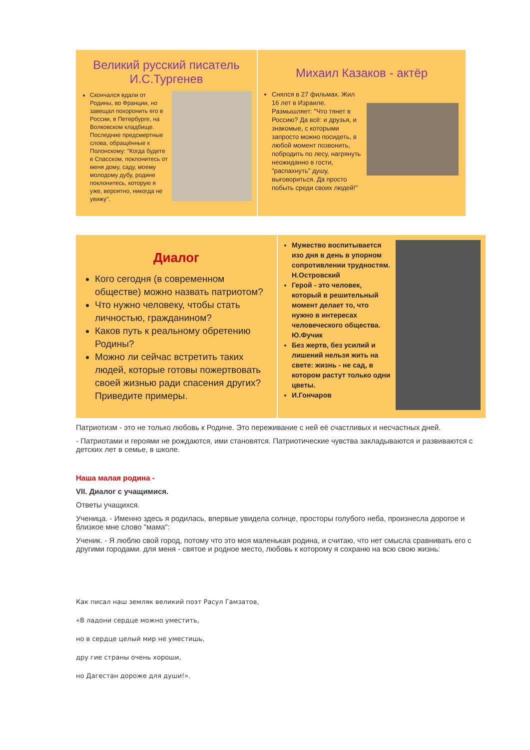Великий русский писатель И.С.Тургенев
Скончался вдали от Родины, во Франции, но завещал похоронить его в России, в Петербурге, на Волковском кладбище. Последние предсмертные слова, обращённые к Полонскому: "Когда будете в Спасском, поклонитесь от меня дому, саду, моему молодому дубу, родине поклонитесь, которую я уже, вероятно, никогда не увижу".
Михаил Казаков - актёр
Снялся в 27 фильмах. Жил 16 лет в Израиле. Размышляет: "Что тянет в Россию? Да всё: и друзья, и знакомые, с которыми запросто можно посидеть, в любой момент позвонить, побродить по лесу, нагрянуть неожиданно в гости, "распахнуть" душу, выговориться. Да просто побыть среди своих людей!"
Диалог
Кого сегодня (в современном обществе) можно назвать патриотом?
Что нужно человеку, чтобы стать личностью, гражданином?
Каков путь к реальному обретению Родины?
Можно ли сейчас встретить таких людей, которые готовы пожертвовать своей жизнью ради спасения других? Приведите примеры.
Мужество воспитывается изо дня в день в упорном сопротивлении трудностям. Н.Островский
Герой - это человек, который в решительный момент делает то, что нужно в интересах человеческого общества. Ю.Фучик
Без жертв, без усилий и лишений нельзя жить на свете: жизнь - не сад, в котором растут только одни цветы.
И.Гончаров
Патриотизм - это не только любовь к Родине. Это переживание с ней её счастливых и несчастных дней.
- Патриотами и героями не рождаются, ими становятся. Патриотические чувства закладываются и развиваются с детских лет в семье, в школе.
Наша малая родина -
VII. Диалог с учащимися.
Ответы учащихся.
Ученица. - Именно здесь я родилась, впервые увидела солнце, просторы голубого неба, произнесла дорогое и близкое мне слово "мама":
Ученик. - Я люблю свой город, потому что это моя маленькая родина, и считаю, что нет смысла сравнивать его с другими городами. для меня - святое и родное место, любовь к которому я сохраню на всю свою жизнь:
Как писал наш земляк великий поэт Расул Гамзатов,
«В ладони сердце можно уместить,
но в сердце целый мир не уместишь,
дру гие страны очень хороши,
но Дагестан дороже для души!».